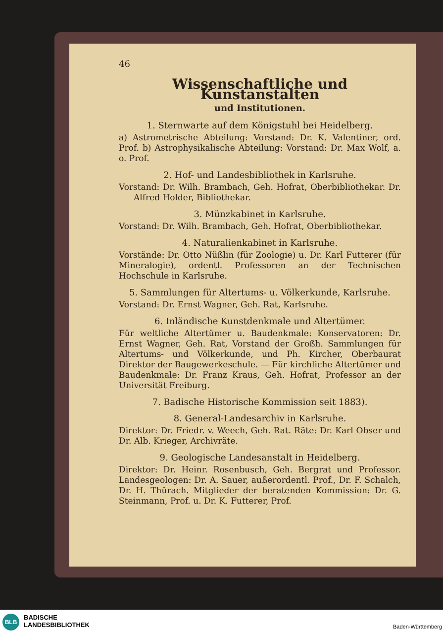46
Wissenschaftliche und Kunstanstalten
und Institutionen.
1. Sternwarte auf dem Königstuhl bei Heidelberg.
a) Astrometrische Abteilung: Vorstand: Dr. K. Valentiner, ord. Prof. b) Astrophysikalische Abteilung: Vorstand: Dr. Max Wolf, a. o. Prof.
2. Hof- und Landesbibliothek in Karlsruhe.
Vorstand: Dr. Wilh. Brambach, Geh. Hofrat, Oberbibliothekar. Dr. Alfred Holder, Bibliothekar.
3. Münzkabinet in Karlsruhe.
Vorstand: Dr. Wilh. Brambach, Geh. Hofrat, Oberbibliothekar.
4. Naturalienkabinet in Karlsruhe.
Vorstände: Dr. Otto Nüßlin (für Zoologie) u. Dr. Karl Futterer (für Mineralogie), ordentl. Professoren an der Technischen Hochschule in Karlsruhe.
5. Sammlungen für Altertums- u. Völkerkunde, Karlsruhe.
Vorstand: Dr. Ernst Wagner, Geh. Rat, Karlsruhe.
6. Inländische Kunstdenkmale und Altertümer.
Für weltliche Altertümer u. Baudenkmale: Konservatoren: Dr. Ernst Wagner, Geh. Rat, Vorstand der Großh. Sammlungen für Altertums- und Völkerkunde, und Ph. Kircher, Oberbaurat Direktor der Baugewerkeschule. — Für kirchliche Altertümer und Baudenkmale: Dr. Franz Kraus, Geh. Hofrat, Professor an der Universität Freiburg.
7. Badische Historische Kommission seit 1883).
8. General-Landesarchiv in Karlsruhe.
Direktor: Dr. Friedr. v. Weech, Geh. Rat. Räte: Dr. Karl Obser und Dr. Alb. Krieger, Archivräte.
9. Geologische Landesanstalt in Heidelberg.
Direktor: Dr. Heinr. Rosenbusch, Geh. Bergrat und Professor. Landesgeologen: Dr. A. Sauer, außerordentl. Prof., Dr. F. Schalch, Dr. H. Thürach. Mitglieder der beratenden Kommission: Dr. G. Steinmann, Prof. u. Dr. K. Futterer, Prof.
BLB
BADISCHE
LANDESBIBLIOTHEK
Baden-Württemberg